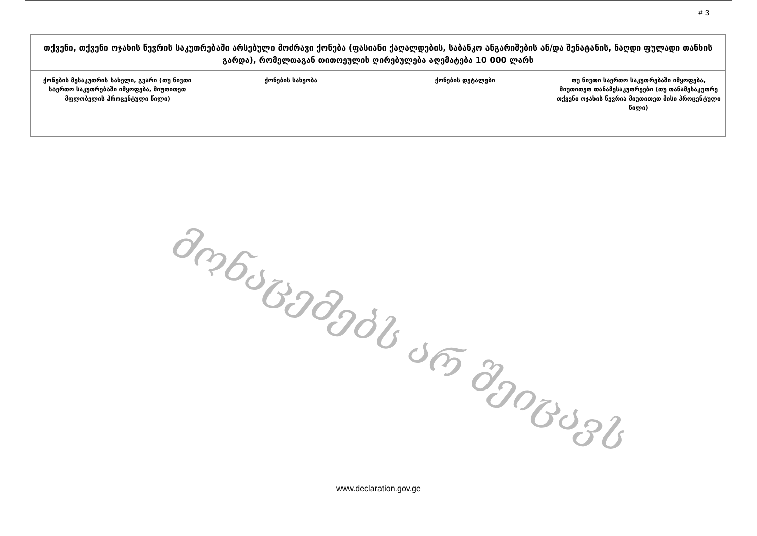# 3
| თქვენი, თქვენი ოჯახის წევრის საკუთრებაში არსებული მოძრავი ქონება (ფასიანი ქაღალდების, საბანკო ანგარიშების ან/და შენატანის, ნაღდი ფულადი თანხის გარდა), რომელთაგან თითოეულის ღირებულება აღემატება 10 000 ლარს | | | |
| --- | --- | --- | --- |
| ქონების მესაკუთრის სახელი, გვარი (თუ ნივთი საერთო საკუთრებაში იმყოფება, მიუთითეთ მფლობელის პროცენტული წილი) | ქონების სახეობა | ქონების დეტალები | თუ ნივთი საერთო საკუთრებაში იმყოფება, მიუთითეთ თანამესაკუთრეები (თუ თანამესაკუთრე თქვენი ოჯახის წევრია მიუთითეთ მისი პროცენტული წილი) |
მონაცემებს არ შეიცავს
www.declaration.gov.ge